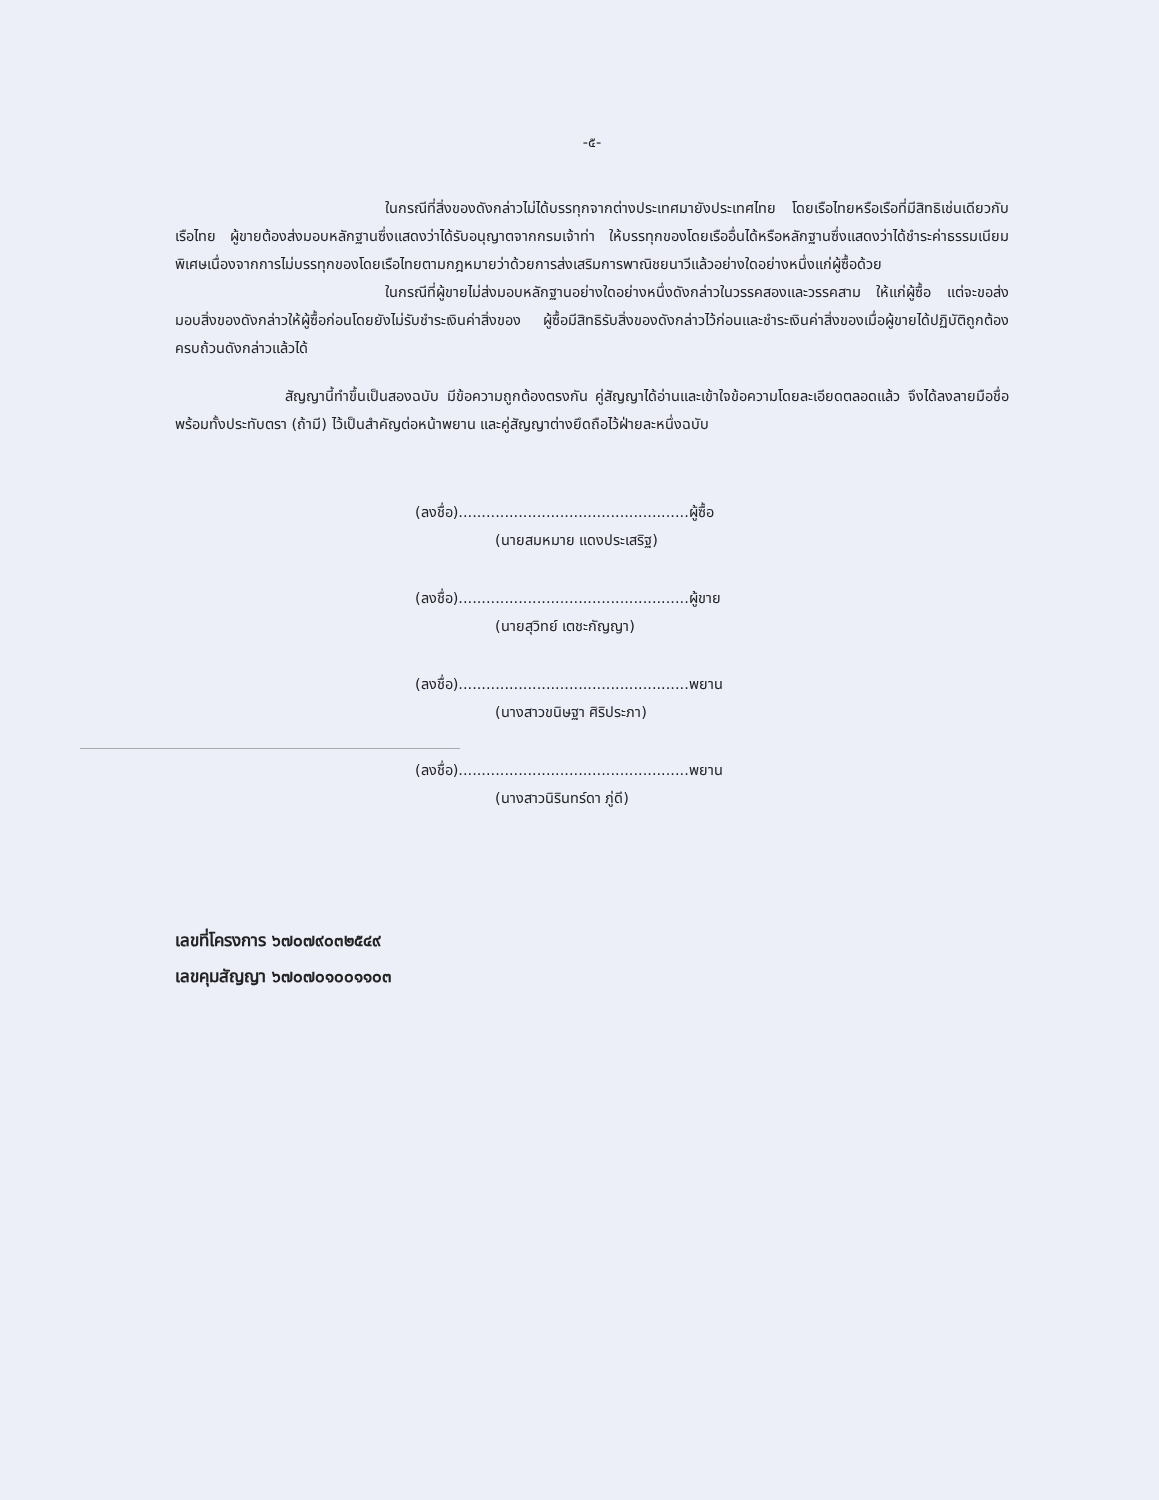-๕-
ในกรณีที่สิ่งของดังกล่าวไม่ได้บรรทุกจากต่างประเทศมายังประเทศไทย โดยเรือไทยหรือเรือที่มีสิทธิเช่นเดียวกับเรือไทย ผู้ขายต้องส่งมอบหลักฐานซึ่งแสดงว่าได้รับอนุญาตจากกรมเจ้าท่า ให้บรรทุกของโดยเรืออื่นได้หรือหลักฐานซึ่งแสดงว่าได้ชำระค่าธรรมเนียมพิเศษเนื่องจากการไม่บรรทุกของโดยเรือไทยตามกฎหมายว่าด้วยการส่งเสริมการพาณิชยนาวีแล้วอย่างใดอย่างหนึ่งแก่ผู้ซื้อด้วย
ในกรณีที่ผู้ขายไม่ส่งมอบหลักฐานอย่างใดอย่างหนึ่งดังกล่าวในวรรคสองและวรรคสาม ให้แก่ผู้ซื้อ แต่จะขอส่งมอบสิ่งของดังกล่าวให้ผู้ซื้อก่อนโดยยังไม่รับชำระเงินค่าสิ่งของ ผู้ซื้อมีสิทธิรับสิ่งของดังกล่าวไว้ก่อนและชำระเงินค่าสิ่งของเมื่อผู้ขายได้ปฏิบัติถูกต้องครบถ้วนดังกล่าวแล้วได้
สัญญานี้ทำขึ้นเป็นสองฉบับ มีข้อความถูกต้องตรงกัน คู่สัญญาได้อ่านและเข้าใจข้อความโดยละเอียดตลอดแล้ว จึงได้ลงลายมือชื่อพร้อมทั้งประทับตรา (ถ้ามี) ไว้เป็นสำคัญต่อหน้าพยาน และคู่สัญญาต่างยึดถือไว้ฝ่ายละหนึ่งฉบับ
(ลงชื่อ)..................................................ผู้ซื้อ
(นายสมหมาย แดงประเสริฐ)
(ลงชื่อ)..................................................ผู้ขาย
(นายสุวิทย์ เตชะกัญญา)
(ลงชื่อ)..................................................พยาน
(นางสาวขนิษฐา ศิริประภา)
(ลงชื่อ)..................................................พยาน
(นางสาวนิรินทร์ดา ภู่ดี)
เลขที่โครงการ ๖๗๐๗๙๐๓๒๕๔๙
เลขคุมสัญญา ๖๗๐๗๐๑๐๐๑๑๐๓